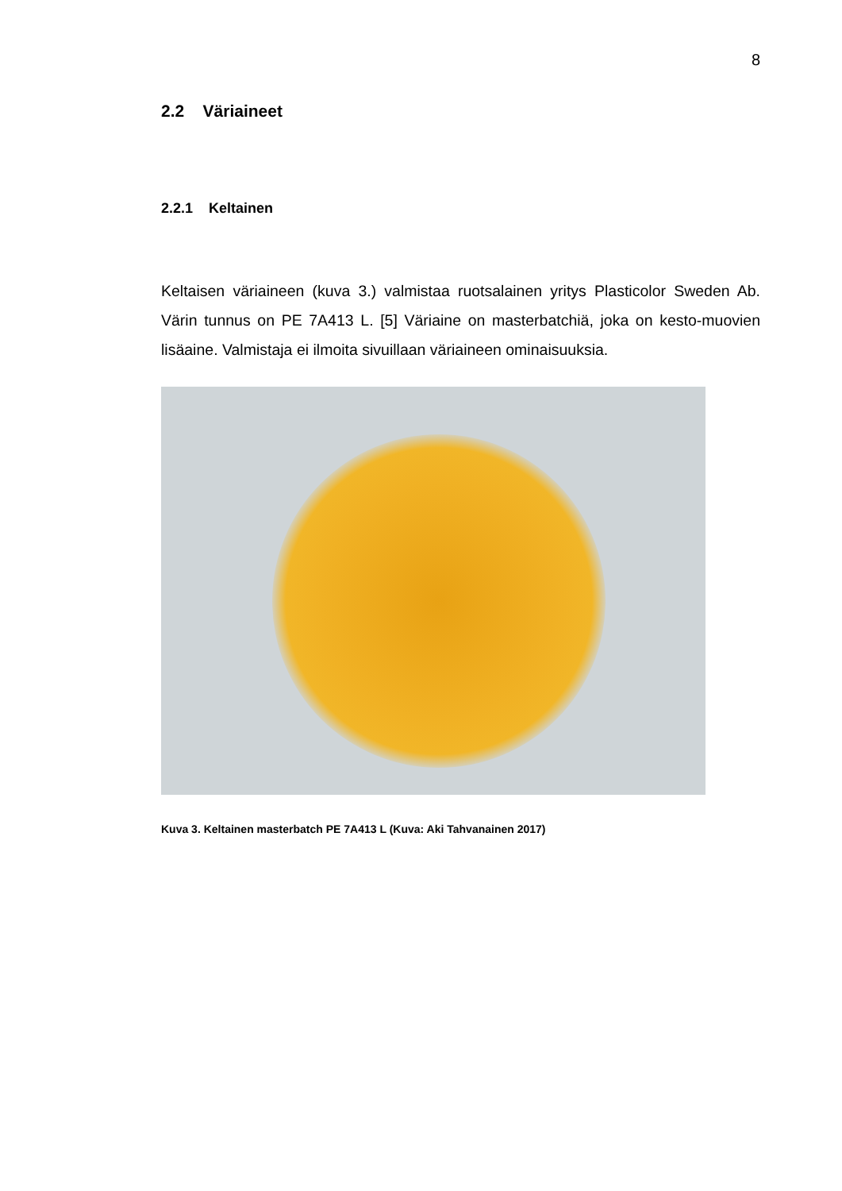8
2.2 Väriaineet
2.2.1 Keltainen
Keltaisen väriaineen (kuva 3.) valmistaa ruotsalainen yritys Plasticolor Sweden Ab. Värin tunnus on PE 7A413 L. [5] Väriaine on masterbatchiä, joka on kesto-muovien lisäaine. Valmistaja ei ilmoita sivuillaan väriaineen ominaisuuksia.
Kuva 3. Keltainen masterbatch PE 7A413 L (Kuva: Aki Tahvanainen 2017)